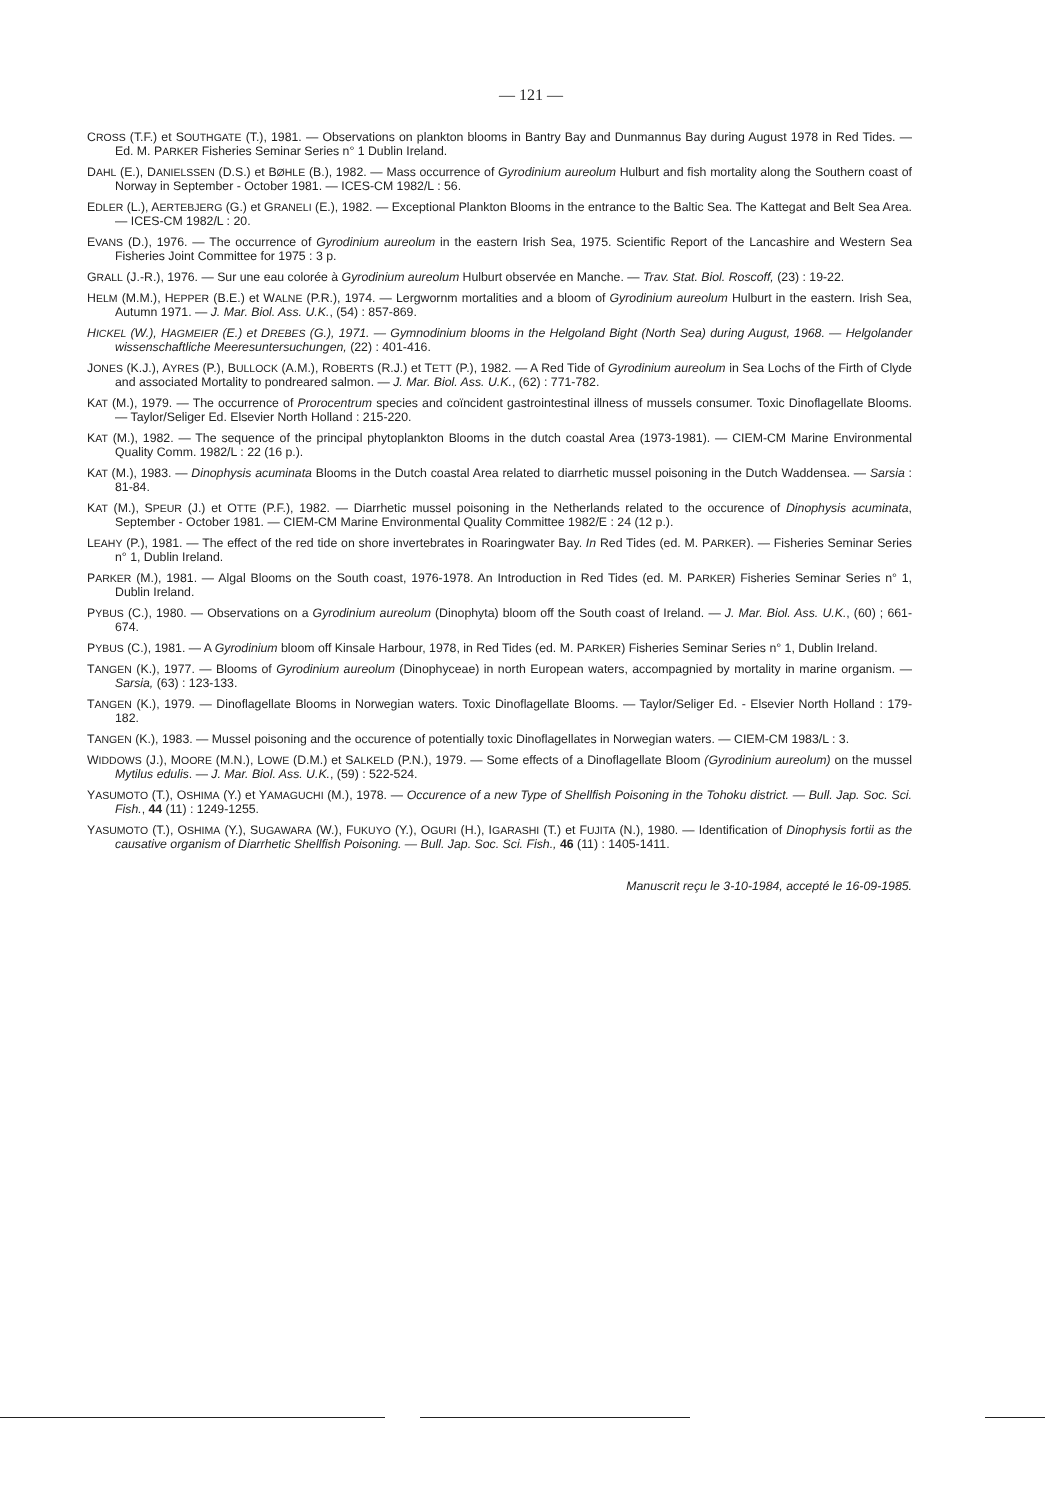— 121 —
CROSS (T.F.) et SOUTHGATE (T.), 1981. — Observations on plankton blooms in Bantry Bay and Dunmannus Bay during August 1978 in Red Tides. — Ed. M. PARKER Fisheries Seminar Series n° 1 Dublin Ireland.
DAHL (E.), DANIELSSEN (D.S.) et BØHLE (B.), 1982. — Mass occurrence of Gyrodinium aureolum Hulburt and fish mortality along the Southern coast of Norway in September - October 1981. — ICES-CM 1982/L : 56.
EDLER (L.), AERTEBJERG (G.) et GRANELI (E.), 1982. — Exceptional Plankton Blooms in the entrance to the Baltic Sea. The Kattegat and Belt Sea Area. — ICES-CM 1982/L : 20.
EVANS (D.), 1976. — The occurrence of Gyrodinium aureolum in the eastern Irish Sea, 1975. Scientific Report of the Lancashire and Western Sea Fisheries Joint Committee for 1975 : 3 p.
GRALL (J.-R.), 1976. — Sur une eau colorée à Gyrodinium aureolum Hulburt observée en Manche. — Trav. Stat. Biol. Roscoff, (23) : 19-22.
HELM (M.M.), HEPPER (B.E.) et WALNE (P.R.), 1974. — Lergwornm mortalities and a bloom of Gyrodinium aureolum Hulburt in the eastern. Irish Sea, Autumn 1971. — J. Mar. Biol. Ass. U.K., (54) : 857-869.
HICKEL (W.), HAGMEIER (E.) et DREBES (G.), 1971. — Gymnodinium blooms in the Helgoland Bight (North Sea) during August, 1968. — Helgolander wissenschaftliche Meeresuntersuchungen, (22) : 401-416.
JONES (K.J.), AYRES (P.), BULLOCK (A.M.), ROBERTS (R.J.) et TETT (P.), 1982. — A Red Tide of Gyrodinium aureolum in Sea Lochs of the Firth of Clyde and associated Mortality to pondreared salmon. — J. Mar. Biol. Ass. U.K., (62) : 771-782.
KAT (M.), 1979. — The occurrence of Prorocentrum species and coïncident gastrointestinal illness of mussels consumer. Toxic Dinoflagellate Blooms. — Taylor/Seliger Ed. Elsevier North Holland : 215-220.
KAT (M.), 1982. — The sequence of the principal phytoplankton Blooms in the dutch coastal Area (1973-1981). — CIEM-CM Marine Environmental Quality Comm. 1982/L : 22 (16 p.).
KAT (M.), 1983. — Dinophysis acuminata Blooms in the Dutch coastal Area related to diarrhetic mussel poisoning in the Dutch Waddensea. — Sarsia : 81-84.
KAT (M.), SPEUR (J.) et OTTE (P.F.), 1982. — Diarrhetic mussel poisoning in the Netherlands related to the occurence of Dinophysis acuminata, September - October 1981. — CIEM-CM Marine Environmental Quality Committee 1982/E : 24 (12 p.).
LEAHY (P.), 1981. — The effect of the red tide on shore invertebrates in Roaringwater Bay. In Red Tides (ed. M. PARKER). — Fisheries Seminar Series n° 1, Dublin Ireland.
PARKER (M.), 1981. — Algal Blooms on the South coast, 1976-1978. An Introduction in Red Tides (ed. M. PARKER) Fisheries Seminar Series n° 1, Dublin Ireland.
PYBUS (C.), 1980. — Observations on a Gyrodinium aureolum (Dinophyta) bloom off the South coast of Ireland. — J. Mar. Biol. Ass. U.K., (60) ; 661-674.
PYBUS (C.), 1981. — A Gyrodinium bloom off Kinsale Harbour, 1978, in Red Tides (ed. M. PARKER) Fisheries Seminar Series n° 1, Dublin Ireland.
TANGEN (K.), 1977. — Blooms of Gyrodinium aureolum (Dinophyceae) in north European waters, accompagnied by mortality in marine organism. — Sarsia, (63) : 123-133.
TANGEN (K.), 1979. — Dinoflagellate Blooms in Norwegian waters. Toxic Dinoflagellate Blooms. — Taylor/Seliger Ed. - Elsevier North Holland : 179-182.
TANGEN (K.), 1983. — Mussel poisoning and the occurence of potentially toxic Dinoflagellates in Norwegian waters. — CIEM-CM 1983/L : 3.
WIDDOWS (J.), MOORE (M.N.), LOWE (D.M.) et SALKELD (P.N.), 1979. — Some effects of a Dinoflagellate Bloom (Gyrodinium aureolum) on the mussel Mytilus edulis. — J. Mar. Biol. Ass. U.K., (59) : 522-524.
YASUMOTO (T.), OSHIMA (Y.) et YAMAGUCHI (M.), 1978. — Occurence of a new Type of Shellfish Poisoning in the Tohoku district. — Bull. Jap. Soc. Sci. Fish., 44 (11) : 1249-1255.
YASUMOTO (T.), OSHIMA (Y.), SUGAWARA (W.), FUKUYO (Y.), OGURI (H.), IGARASHI (T.) et FUJITA (N.), 1980. — Identification of Dinophysis fortii as the causative organism of Diarrhetic Shellfish Poisoning. — Bull. Jap. Soc. Sci. Fish., 46 (11) : 1405-1411.
Manuscrit reçu le 3-10-1984, accepté le 16-09-1985.